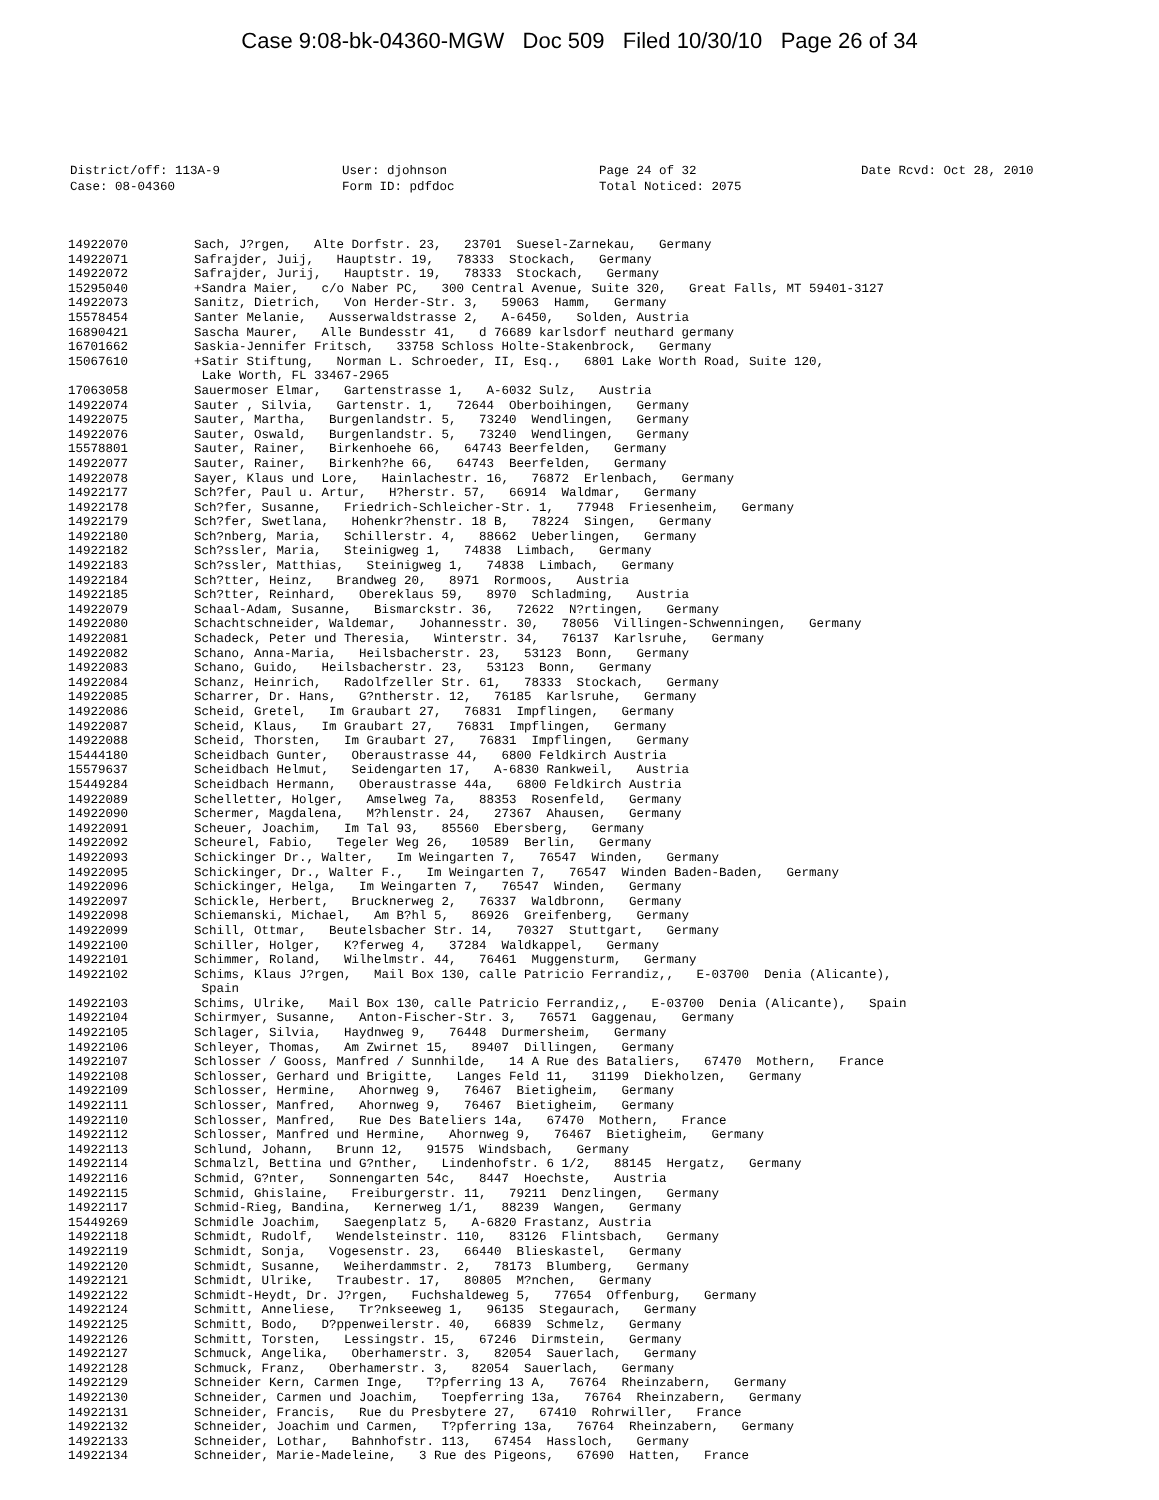Case 9:08-bk-04360-MGW Doc 509 Filed 10/30/10 Page 26 of 34
| District/off: 113A-9 | User: djohnson | Page 24 of 32 | Date Rcvd: Oct 28, 2010 |
| Case: 08-04360 | Form ID: pdfdoc | Total Noticed: 2075 | |
| 14922070 | Sach, J?rgen, Alte Dorfstr. 23, 23701 Suesel-Zarnekau, Germany |
| 14922071 | Safrajder, Juij, Hauptstr. 19, 78333 Stockach, Germany |
| 14922072 | Safrajder, Jurij, Hauptstr. 19, 78333 Stockach, Germany |
| 15295040 | +Sandra Maier, c/o Naber PC, 300 Central Avenue, Suite 320, Great Falls, MT 59401-3127 |
| 14922073 | Sanitz, Dietrich, Von Herder-Str. 3, 59063 Hamm, Germany |
| 15578454 | Santer Melanie, Ausserwaldstrasse 2, A-6450, Solden, Austria |
| 16890421 | Sascha Maurer, Alle Bundesstr 41, d 76689 karlsdorf neuthard germany |
| 16701662 | Saskia-Jennifer Fritsch, 33758 Schloss Holte-Stakenbrock, Germany |
| 15067610 | +Satir Stiftung, Norman L. Schroeder, II, Esq., 6801 Lake Worth Road, Suite 120, Lake Worth, FL 33467-2965 |
| 17063058 | Sauermoser Elmar, Gartenstrasse 1, A-6032 Sulz, Austria |
| 14922074 | Sauter , Silvia, Gartenstr. 1, 72644 Oberboihingen, Germany |
| 14922075 | Sauter, Martha, Burgenlandstr. 5, 73240 Wendlingen, Germany |
| 14922076 | Sauter, Oswald, Burgenlandstr. 5, 73240 Wendlingen, Germany |
| 15578801 | Sauter, Rainer, Birkenhoehe 66, 64743 Beerfelden, Germany |
| 14922077 | Sauter, Rainer, Birkenh?he 66, 64743 Beerfelden, Germany |
| 14922078 | Sayer, Klaus und Lore, Hainlachestr. 16, 76872 Erlenbach, Germany |
| 14922177 | Sch?fer, Paul u. Artur, H?herstr. 57, 66914 Waldmar, Germany |
| 14922178 | Sch?fer, Susanne, Friedrich-Schleicher-Str. 1, 77948 Friesenheim, Germany |
| 14922179 | Sch?fer, Swetlana, Hohenkr?henstr. 18 B, 78224 Singen, Germany |
| 14922180 | Sch?nberg, Maria, Schillerstr. 4, 88662 Ueberlingen, Germany |
| 14922182 | Sch?ssler, Maria, Steinigweg 1, 74838 Limbach, Germany |
| 14922183 | Sch?ssler, Matthias, Steinigweg 1, 74838 Limbach, Germany |
| 14922184 | Sch?tter, Heinz, Brandweg 20, 8971 Rormoos, Austria |
| 14922185 | Sch?tter, Reinhard, Obereklaus 59, 8970 Schladming, Austria |
| 14922079 | Schaal-Adam, Susanne, Bismarckstr. 36, 72622 N?rtingen, Germany |
| 14922080 | Schachtschneider, Waldemar, Johannesstr. 30, 78056 Villingen-Schwenningen, Germany |
| 14922081 | Schadeck, Peter und Theresia, Winterstr. 34, 76137 Karlsruhe, Germany |
| 14922082 | Schano, Anna-Maria, Heilsbacherstr. 23, 53123 Bonn, Germany |
| 14922083 | Schano, Guido, Heilsbacherstr. 23, 53123 Bonn, Germany |
| 14922084 | Schanz, Heinrich, Radolfzeller Str. 61, 78333 Stockach, Germany |
| 14922085 | Scharrer, Dr. Hans, G?ntherstr. 12, 76185 Karlsruhe, Germany |
| 14922086 | Scheid, Gretel, Im Graubart 27, 76831 Impflingen, Germany |
| 14922087 | Scheid, Klaus, Im Graubart 27, 76831 Impflingen, Germany |
| 14922088 | Scheid, Thorsten, Im Graubart 27, 76831 Impflingen, Germany |
| 15444180 | Scheidbach Gunter, Oberaustrasse 44, 6800 Feldkirch Austria |
| 15579637 | Scheidbach Helmut, Seidengarten 17, A-6830 Rankweil, Austria |
| 15449284 | Scheidbach Hermann, Oberaustrasse 44a, 6800 Feldkirch Austria |
| 14922089 | Schelletter, Holger, Amselweg 7a, 88353 Rosenfeld, Germany |
| 14922090 | Schermer, Magdalena, M?hlenstr. 24, 27367 Ahausen, Germany |
| 14922091 | Scheuer, Joachim, Im Tal 93, 85560 Ebersberg, Germany |
| 14922092 | Scheurel, Fabio, Tegeler Weg 26, 10589 Berlin, Germany |
| 14922093 | Schickinger Dr., Walter, Im Weingarten 7, 76547 Winden, Germany |
| 14922095 | Schickinger, Dr., Walter F., Im Weingarten 7, 76547 Winden Baden-Baden, Germany |
| 14922096 | Schickinger, Helga, Im Weingarten 7, 76547 Winden, Germany |
| 14922097 | Schickle, Herbert, Brucknerweg 2, 76337 Waldbronn, Germany |
| 14922098 | Schiemanski, Michael, Am B?hl 5, 86926 Greifenberg, Germany |
| 14922099 | Schill, Ottmar, Beutelsbacher Str. 14, 70327 Stuttgart, Germany |
| 14922100 | Schiller, Holger, K?ferweg 4, 37284 Waldkappel, Germany |
| 14922101 | Schimmer, Roland, Wilhelmstr. 44, 76461 Muggensturm, Germany |
| 14922102 | Schims, Klaus J?rgen, Mail Box 130, calle Patricio Ferrandiz,, E-03700 Denia (Alicante), Spain |
| 14922103 | Schims, Ulrike, Mail Box 130, calle Patricio Ferrandiz,, E-03700 Denia (Alicante), Spain |
| 14922104 | Schirmyer, Susanne, Anton-Fischer-Str. 3, 76571 Gaggenau, Germany |
| 14922105 | Schlager, Silvia, Haydnweg 9, 76448 Durmersheim, Germany |
| 14922106 | Schleyer, Thomas, Am Zwirnet 15, 89407 Dillingen, Germany |
| 14922107 | Schlosser / Gooss, Manfred / Sunnhilde, 14 A Rue des Bataliers, 67470 Mothern, France |
| 14922108 | Schlosser, Gerhard und Brigitte, Langes Feld 11, 31199 Diekholzen, Germany |
| 14922109 | Schlosser, Hermine, Ahornweg 9, 76467 Bietigheim, Germany |
| 14922111 | Schlosser, Manfred, Ahornweg 9, 76467 Bietigheim, Germany |
| 14922110 | Schlosser, Manfred, Rue Des Bateliers 14a, 67470 Mothern, France |
| 14922112 | Schlosser, Manfred und Hermine, Ahornweg 9, 76467 Bietigheim, Germany |
| 14922113 | Schlund, Johann, Brunn 12, 91575 Windsbach, Germany |
| 14922114 | Schmalzl, Bettina und G?nther, Lindenhofstr. 6 1/2, 88145 Hergatz, Germany |
| 14922116 | Schmid, G?nter, Sonnengarten 54c, 8447 Hoechste, Austria |
| 14922115 | Schmid, Ghislaine, Freiburgerstr. 11, 79211 Denzlingen, Germany |
| 14922117 | Schmid-Rieg, Bandina, Kernerweg 1/1, 88239 Wangen, Germany |
| 15449269 | Schmidle Joachim, Saegenplatz 5, A-6820 Frastanz, Austria |
| 14922118 | Schmidt, Rudolf, Wendelsteinstr. 110, 83126 Flintsbach, Germany |
| 14922119 | Schmidt, Sonja, Vogesenstr. 23, 66440 Blieskastel, Germany |
| 14922120 | Schmidt, Susanne, Weiherdammstr. 2, 78173 Blumberg, Germany |
| 14922121 | Schmidt, Ulrike, Traubestr. 17, 80805 M?nchen, Germany |
| 14922122 | Schmidt-Heydt, Dr. J?rgen, Fuchshaldeweg 5, 77654 Offenburg, Germany |
| 14922124 | Schmitt, Anneliese, Tr?nkseeweg 1, 96135 Stegaurach, Germany |
| 14922125 | Schmitt, Bodo, D?ppenweilerstr. 40, 66839 Schmelz, Germany |
| 14922126 | Schmitt, Torsten, Lessingstr. 15, 67246 Dirmstein, Germany |
| 14922127 | Schmuck, Angelika, Oberhamerstr. 3, 82054 Sauerlach, Germany |
| 14922128 | Schmuck, Franz, Oberhamerstr. 3, 82054 Sauerlach, Germany |
| 14922129 | Schneider Kern, Carmen Inge, T?pferring 13 A, 76764 Rheinzabern, Germany |
| 14922130 | Schneider, Carmen und Joachim, Toepferring 13a, 76764 Rheinzabern, Germany |
| 14922131 | Schneider, Francis, Rue du Presbytere 27, 67410 Rohrwiller, France |
| 14922132 | Schneider, Joachim und Carmen, T?pferring 13a, 76764 Rheinzabern, Germany |
| 14922133 | Schneider, Lothar, Bahnhofstr. 113, 67454 Hassloch, Germany |
| 14922134 | Schneider, Marie-Madeleine, 3 Rue des Pigeons, 67690 Hatten, France |